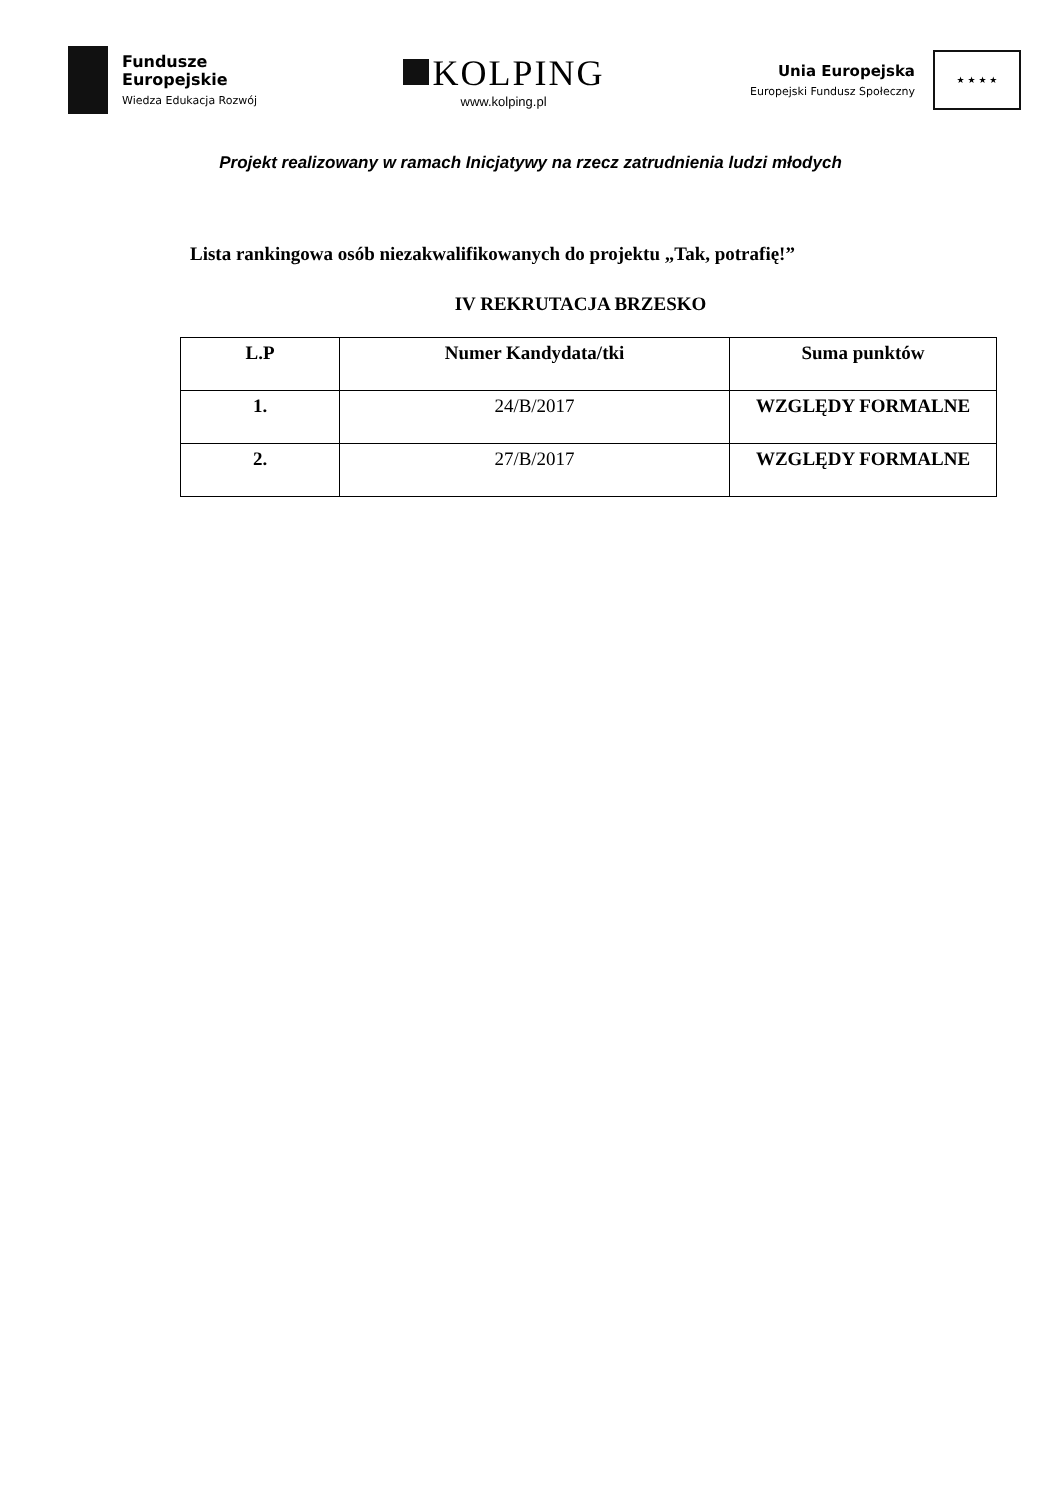Fundusze
Europejskie
Wiedza Edukacja Rozwój
KOLPING
www.kolping.pl
Unia Europejska
Europejski Fundusz Społeczny
★ ★ ★ ★
Projekt realizowany w ramach Inicjatywy na rzecz zatrudnienia ludzi młodych
Lista rankingowa osób niezakwalifikowanych do projektu „Tak, potrafię!”
IV REKRUTACJA BRZESKO
| L.P | Numer Kandydata/tki | Suma punktów |
| --- | --- | --- |
| 1. | 24/B/2017 | WZGLĘDY FORMALNE |
| 2. | 27/B/2017 | WZGLĘDY FORMALNE |